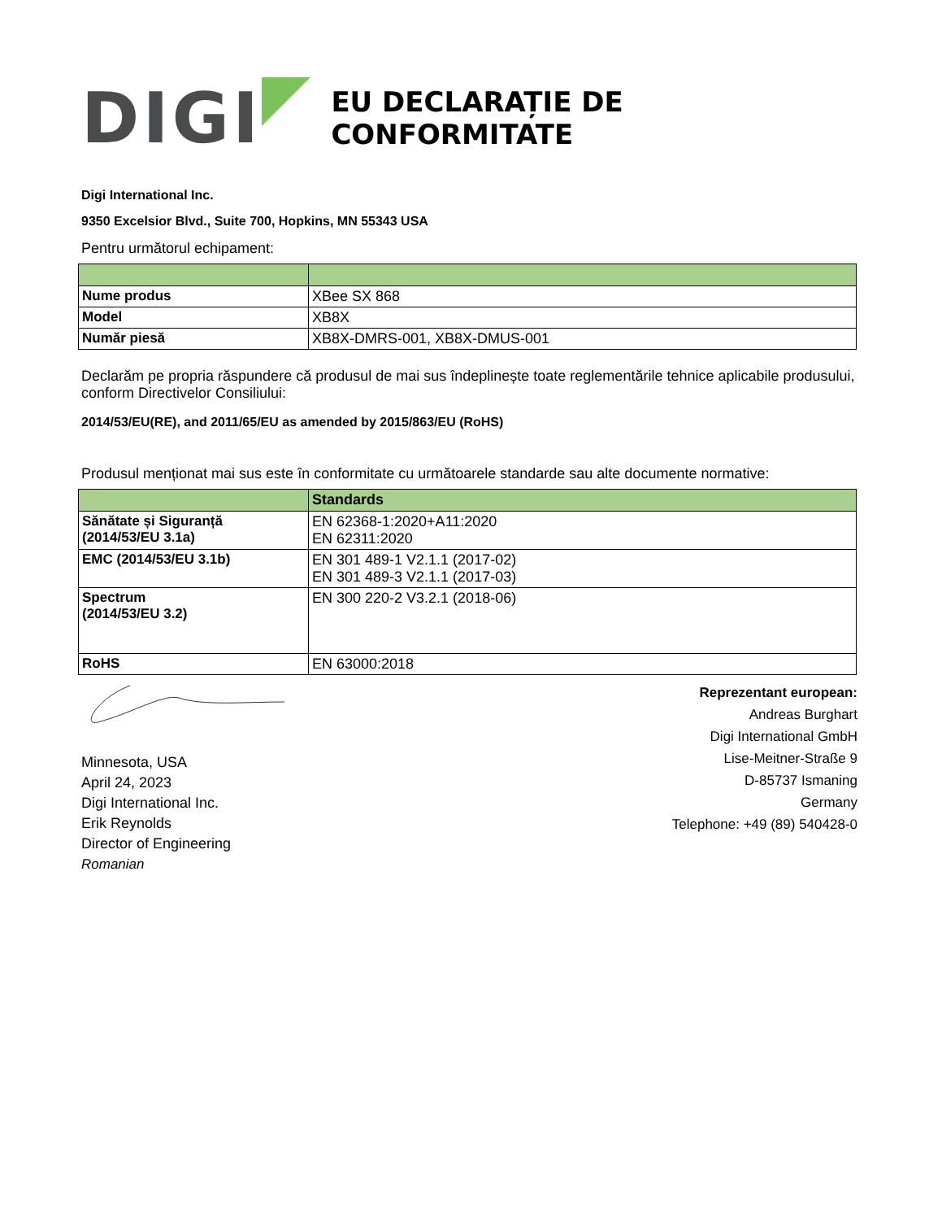DIGI
EU DECLARAȚIE DE CONFORMITATE
Digi International Inc.
9350 Excelsior Blvd., Suite 700, Hopkins, MN 55343 USA
Pentru următorul echipament:
| Nume produs | XBee SX 868 |
| Model | XB8X |
| Număr piesă | XB8X-DMRS-001, XB8X-DMUS-001 |
Declarăm pe propria răspundere că produsul de mai sus îndeplinește toate reglementările tehnice aplicabile produsului, conform Directivelor Consiliului:
2014/53/EU(RE), and 2011/65/EU as amended by 2015/863/EU (RoHS)
Produsul menționat mai sus este în conformitate cu următoarele standarde sau alte documente normative:
| | Standards |
| --- | --- |
| Sănătate și Siguranță (2014/53/EU 3.1a) | EN 62368-1:2020+A11:2020 EN 62311:2020 |
| EMC (2014/53/EU 3.1b) | EN 301 489-1 V2.1.1 (2017-02) EN 301 489-3 V2.1.1 (2017-03) |
| Spectrum (2014/53/EU 3.2) | EN 300 220-2 V3.2.1 (2018-06) |
| RoHS | EN 63000:2018 |
Minnesota, USA
April 24, 2023
Digi International Inc.
Erik Reynolds
Director of Engineering
Romanian
Reprezentant european:
Andreas Burghart
Digi International GmbH
Lise-Meitner-Straße 9
D-85737 Ismaning
Germany
Telephone: +49 (89) 540428-0